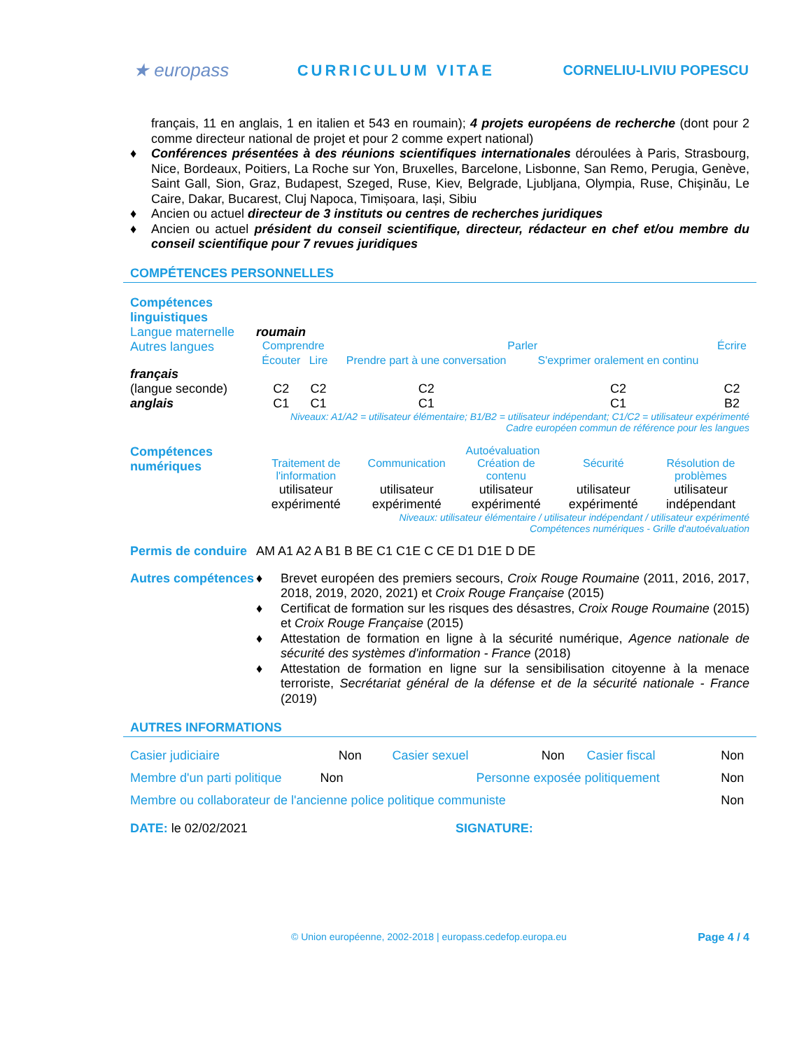★ europass CURRICULUM VITAE CORNELIU-LIVIU POPESCU
français, 11 en anglais, 1 en italien et 543 en roumain); 4 projets européens de recherche (dont pour 2 comme directeur national de projet et pour 2 comme expert national)
♦ Conférences présentées à des réunions scientifiques internationales déroulées à Paris, Strasbourg, Nice, Bordeaux, Poitiers, La Roche sur Yon, Bruxelles, Barcelone, Lisbonne, San Remo, Perugia, Genève, Saint Gall, Sion, Graz, Budapest, Szeged, Ruse, Kiev, Belgrade, Ljubljana, Olympia, Ruse, Chişinău, Le Caire, Dakar, Bucarest, Cluj Napoca, Timișoara, Iași, Sibiu
♦ Ancien ou actuel directeur de 3 instituts ou centres de recherches juridiques
♦ Ancien ou actuel président du conseil scientifique, directeur, rédacteur en chef et/ou membre du conseil scientifique pour 7 revues juridiques
COMPÉTENCES PERSONNELLES
| Compétences linguistiques | | | | | |
| Langue maternelle | roumain | | | | |
| Autres langues | Comprendre | | Parler | | Écrire |
| | Écouter | Lire | Prendre part à une conversation | S'exprimer oralement en continu | |
| français (langue seconde) | C2 | C2 | C2 | C2 | C2 |
| anglais | C1 | C1 | C1 | C1 | B2 |
| | Niveaux: A1/A2 = utilisateur élémentaire; B1/B2 = utilisateur indépendant; C1/C2 = utilisateur expérimenté Cadre européen commun de référence pour les langues | | | | |
| Compétences numériques | Autoévaluation | | | | |
| | Traitement de l'information | Communication | Création de contenu | Sécurité | Résolution de problèmes |
| | utilisateur expérimenté | utilisateur expérimenté | utilisateur expérimenté | utilisateur expérimenté | utilisateur indépendant |
| | Niveaux: utilisateur élémentaire / utilisateur indépendant / utilisateur expérimenté Compétences numériques - Grille d'autoévaluation | | | | |
| Permis de conduire | AM A1 A2 A B1 B BE C1 C1E C CE D1 D1E D DE |
| Autres compétences | ♦ Brevet européen des premiers secours, Croix Rouge Roumaine (2011, 2016, 2017, 2018, 2019, 2020, 2021) et Croix Rouge Française (2015) ♦ Certificat de formation sur les risques des désastres, Croix Rouge Roumaine (2015) et Croix Rouge Française (2015) ♦ Attestation de formation en ligne à la sécurité numérique, Agence nationale de sécurité des systèmes d'information - France (2018) ♦ Attestation de formation en ligne sur la sensibilisation citoyenne à la menace terroriste, Secrétariat général de la défense et de la sécurité nationale - France (2019) |
AUTRES INFORMATIONS
| Casier judiciaire | Non | Casier sexuel | Non | Casier fiscal | Non |
| Membre d'un parti politique Non | | Personne exposée politiquement | | | Non |
| Membre ou collaborateur de l'ancienne police politique communiste | | | | | Non |
| DATE: le 02/02/2021 | SIGNATURE: |
© Union européenne, 2002-2018 | europass.cedefop.europa.eu Page 4 / 4